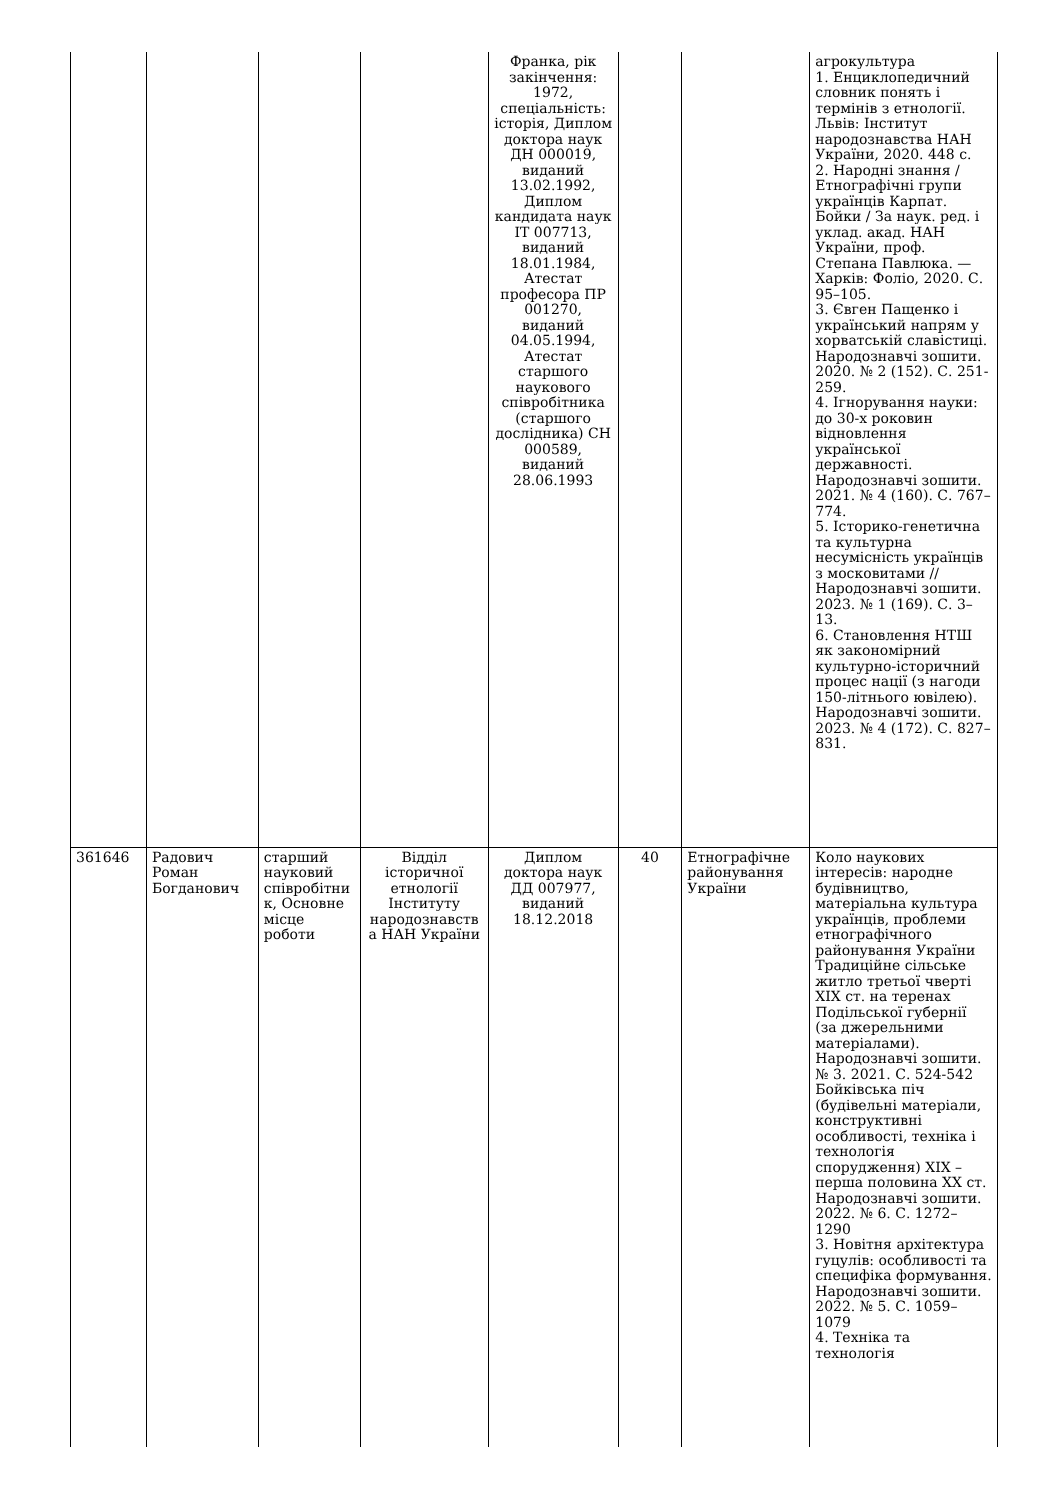| | | | | Франка, рік закінчення: 1972, спеціальність: історія, Диплом доктора наук ДН 000019, виданий 13.02.1992, Диплом кандидата наук ІТ 007713, виданий 18.01.1984, Атестат професора ПР 001270, виданий 04.05.1994, Атестат старшого наукового співробітника (старшого дослідника) СН 000589, виданий 28.06.1993 | | | агрокультура 1. Енциклопедичний словник понять і термінів з етнології. Львів: Інститут народознавства НАН України, 2020. 448 с. 2. Народні знання / Етнографічні групи українців Карпат. Бойки / За наук. ред. і уклад. акад. НАН України, проф. Степана Павлюка. — Харків: Фоліо, 2020. С. 95–105. 3. Євген Пащенко і український напрям у хорватській славістиці. Народознавчі зошити. 2020. № 2 (152). С. 251-259. 4. Ігнорування науки: до 30-х роковин відновлення української державності. Народознавчі зошити. 2021. № 4 (160). С. 767–774. 5. Історико-генетична та культурна несумісність українців з московитами //Народознавчі зошити. 2023. № 1 (169). С. 3–13. 6. Становлення НТШ як закономірний культурно-історичний процес нації (з нагоди 150-літнього ювілею). Народознавчі зошити. 2023. № 4 (172). С. 827–831. |
| 361646 | Радович Роман Богданович | старший науковий співробітни к, Основне місце роботи | Відділ історичної етнології Інституту народознавств а НАН України | Диплом доктора наук ДД 007977, виданий 18.12.2018 | 40 | Етнографічне районування України | Коло наукових інтересів: народне будівництво, матеріальна культура українців, проблеми етнографічного районування України Традиційне сільське житло третьої чверті ХІХ ст. на теренах Подільської губернії (за джерельними матеріалами). Народознавчі зошити. № 3. 2021. С. 524-542 Бойківська піч (будівельні матеріали, конструктивні особливості, техніка і технологія спорудження) ХІХ – перша половина ХХ ст. Народознавчі зошити. 2022. № 6. С. 1272–1290 3. Новітня архітектура гуцулів: особливості та специфіка формування. Народознавчі зошити. 2022. № 5. С. 1059–1079 4. Техніка та технологія |